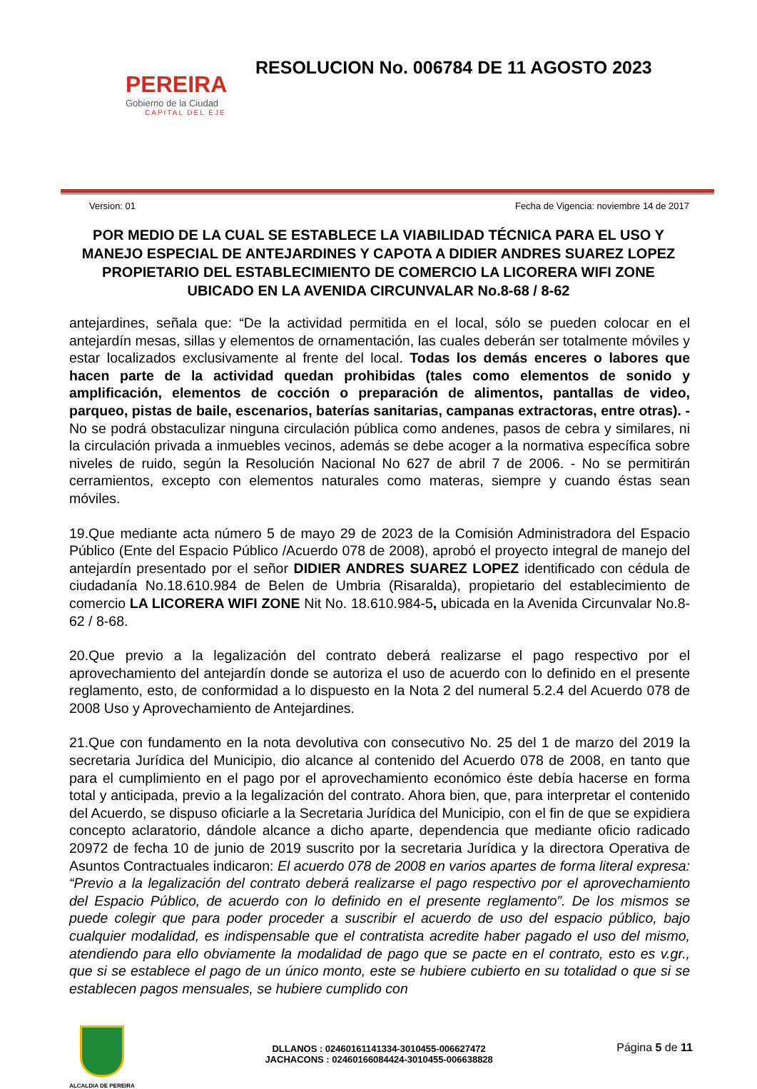PEREIRA
Gobierno de la Ciudad
CAPITAL DEL EJE
RESOLUCION No. 006784 DE 11 AGOSTO 2023
Version: 01 Fecha de Vigencia: noviembre 14 de 2017
POR MEDIO DE LA CUAL SE ESTABLECE LA VIABILIDAD TÉCNICA PARA EL USO Y MANEJO ESPECIAL DE ANTEJARDINES Y CAPOTA A DIDIER ANDRES SUAREZ LOPEZ PROPIETARIO DEL ESTABLECIMIENTO DE COMERCIO LA LICORERA WIFI ZONE UBICADO EN LA AVENIDA CIRCUNVALAR No.8-68 / 8-62
antejardines, señala que: “De la actividad permitida en el local, sólo se pueden colocar en el antejardín mesas, sillas y elementos de ornamentación, las cuales deberán ser totalmente móviles y estar localizados exclusivamente al frente del local. Todas los demás enceres o labores que hacen parte de la actividad quedan prohibidas (tales como elementos de sonido y amplificación, elementos de cocción o preparación de alimentos, pantallas de video, parqueo, pistas de baile, escenarios, baterías sanitarias, campanas extractoras, entre otras). - No se podrá obstaculizar ninguna circulación pública como andenes, pasos de cebra y similares, ni la circulación privada a inmuebles vecinos, además se debe acoger a la normativa específica sobre niveles de ruido, según la Resolución Nacional No 627 de abril 7 de 2006. - No se permitirán cerramientos, excepto con elementos naturales como materas, siempre y cuando éstas sean móviles.
19.Que mediante acta número 5 de mayo 29 de 2023 de la Comisión Administradora del Espacio Público (Ente del Espacio Público /Acuerdo 078 de 2008), aprobó el proyecto integral de manejo del antejardín presentado por el señor DIDIER ANDRES SUAREZ LOPEZ identificado con cédula de ciudadanía No.18.610.984 de Belen de Umbria (Risaralda), propietario del establecimiento de comercio LA LICORERA WIFI ZONE Nit No. 18.610.984-5, ubicada en la Avenida Circunvalar No.8-62 / 8-68.
20.Que previo a la legalización del contrato deberá realizarse el pago respectivo por el aprovechamiento del antejardín donde se autoriza el uso de acuerdo con lo definido en el presente reglamento, esto, de conformidad a lo dispuesto en la Nota 2 del numeral 5.2.4 del Acuerdo 078 de 2008 Uso y Aprovechamiento de Antejardines.
21.Que con fundamento en la nota devolutiva con consecutivo No. 25 del 1 de marzo del 2019 la secretaria Jurídica del Municipio, dio alcance al contenido del Acuerdo 078 de 2008, en tanto que para el cumplimiento en el pago por el aprovechamiento económico éste debía hacerse en forma total y anticipada, previo a la legalización del contrato. Ahora bien, que, para interpretar el contenido del Acuerdo, se dispuso oficiarle a la Secretaria Jurídica del Municipio, con el fin de que se expidiera concepto aclaratorio, dándole alcance a dicho aparte, dependencia que mediante oficio radicado 20972 de fecha 10 de junio de 2019 suscrito por la secretaria Jurídica y la directora Operativa de Asuntos Contractuales indicaron: El acuerdo 078 de 2008 en varios apartes de forma literal expresa: “Previo a la legalización del contrato deberá realizarse el pago respectivo por el aprovechamiento del Espacio Público, de acuerdo con lo definido en el presente reglamento”. De los mismos se puede colegir que para poder proceder a suscribir el acuerdo de uso del espacio público, bajo cualquier modalidad, es indispensable que el contratista acredite haber pagado el uso del mismo, atendiendo para ello obviamente la modalidad de pago que se pacte en el contrato, esto es v.gr., que si se establece el pago de un único monto, este se hubiere cubierto en su totalidad o que si se establecen pagos mensuales, se hubiere cumplido con
ALCALDIA DE PEREIRA
DLLANOS : 02460161141334-3010455-006627472
JACHACONS : 02460166084424-3010455-006638828
Página 5 de 11